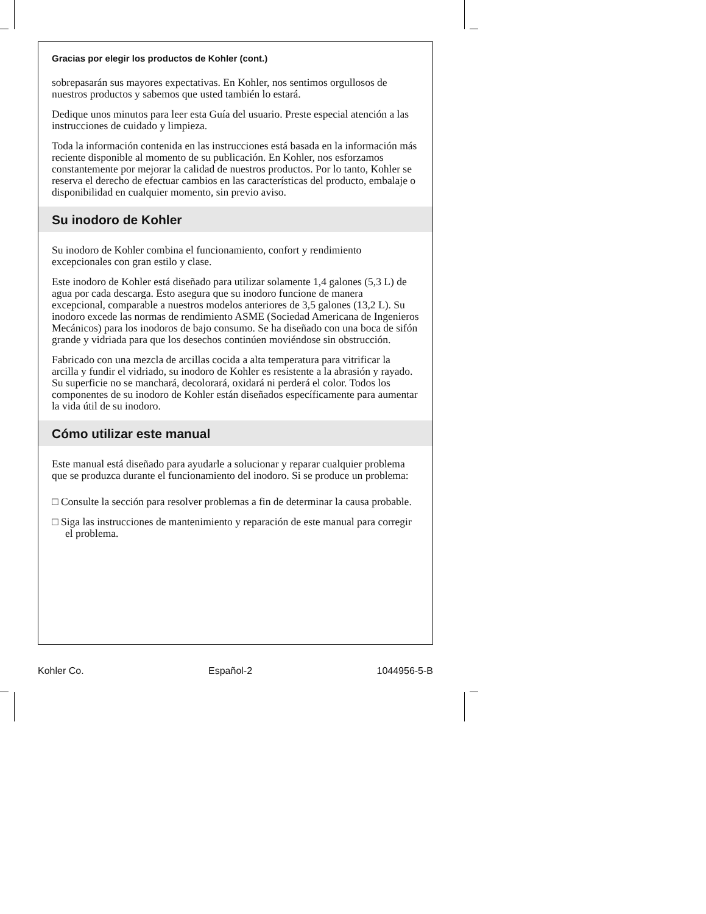Gracias por elegir los productos de Kohler (cont.)
sobrepasarán sus mayores expectativas. En Kohler, nos sentimos orgullosos de nuestros productos y sabemos que usted también lo estará.
Dedique unos minutos para leer esta Guía del usuario. Preste especial atención a las instrucciones de cuidado y limpieza.
Toda la información contenida en las instrucciones está basada en la información más reciente disponible al momento de su publicación. En Kohler, nos esforzamos constantemente por mejorar la calidad de nuestros productos. Por lo tanto, Kohler se reserva el derecho de efectuar cambios en las características del producto, embalaje o disponibilidad en cualquier momento, sin previo aviso.
Su inodoro de Kohler
Su inodoro de Kohler combina el funcionamiento, confort y rendimiento excepcionales con gran estilo y clase.
Este inodoro de Kohler está diseñado para utilizar solamente 1,4 galones (5,3 L) de agua por cada descarga. Esto asegura que su inodoro funcione de manera excepcional, comparable a nuestros modelos anteriores de 3,5 galones (13,2 L). Su inodoro excede las normas de rendimiento ASME (Sociedad Americana de Ingenieros Mecánicos) para los inodoros de bajo consumo. Se ha diseñado con una boca de sifón grande y vidriada para que los desechos continúen moviéndose sin obstrucción.
Fabricado con una mezcla de arcillas cocida a alta temperatura para vitrificar la arcilla y fundir el vidriado, su inodoro de Kohler es resistente a la abrasión y rayado. Su superficie no se manchará, decolorará, oxidará ni perderá el color. Todos los componentes de su inodoro de Kohler están diseñados específicamente para aumentar la vida útil de su inodoro.
Cómo utilizar este manual
Este manual está diseñado para ayudarle a solucionar y reparar cualquier problema que se produzca durante el funcionamiento del inodoro. Si se produce un problema:
□ Consulte la sección para resolver problemas a fin de determinar la causa probable.
□ Siga las instrucciones de mantenimiento y reparación de este manual para corregir el problema.
Kohler Co. Español-2 1044956-5-B